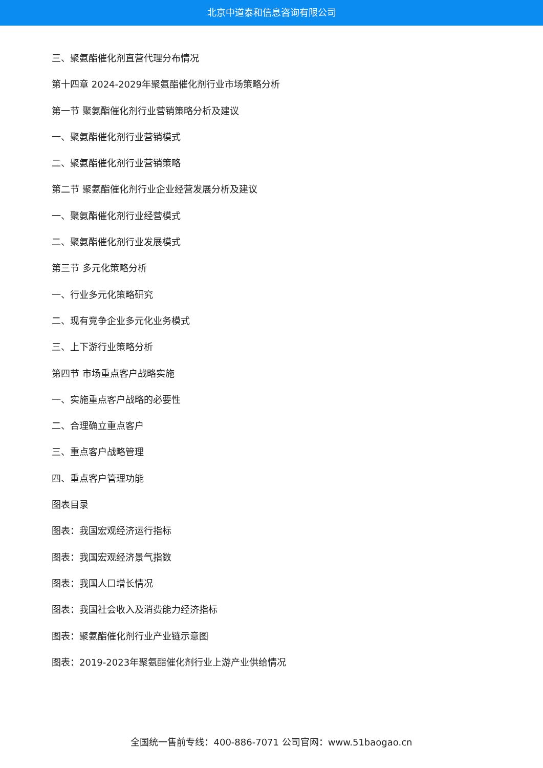北京中道泰和信息咨询有限公司
三、聚氨酯催化剂直营代理分布情况
第十四章 2024-2029年聚氨酯催化剂行业市场策略分析
第一节 聚氨酯催化剂行业营销策略分析及建议
一、聚氨酯催化剂行业营销模式
二、聚氨酯催化剂行业营销策略
第二节 聚氨酯催化剂行业企业经营发展分析及建议
一、聚氨酯催化剂行业经营模式
二、聚氨酯催化剂行业发展模式
第三节 多元化策略分析
一、行业多元化策略研究
二、现有竞争企业多元化业务模式
三、上下游行业策略分析
第四节 市场重点客户战略实施
一、实施重点客户战略的必要性
二、合理确立重点客户
三、重点客户战略管理
四、重点客户管理功能
图表目录
图表：我国宏观经济运行指标
图表：我国宏观经济景气指数
图表：我国人口增长情况
图表：我国社会收入及消费能力经济指标
图表：聚氨酯催化剂行业产业链示意图
图表：2019-2023年聚氨酯催化剂行业上游产业供给情况
全国统一售前专线：400-886-7071 公司官网：www.51baogao.cn